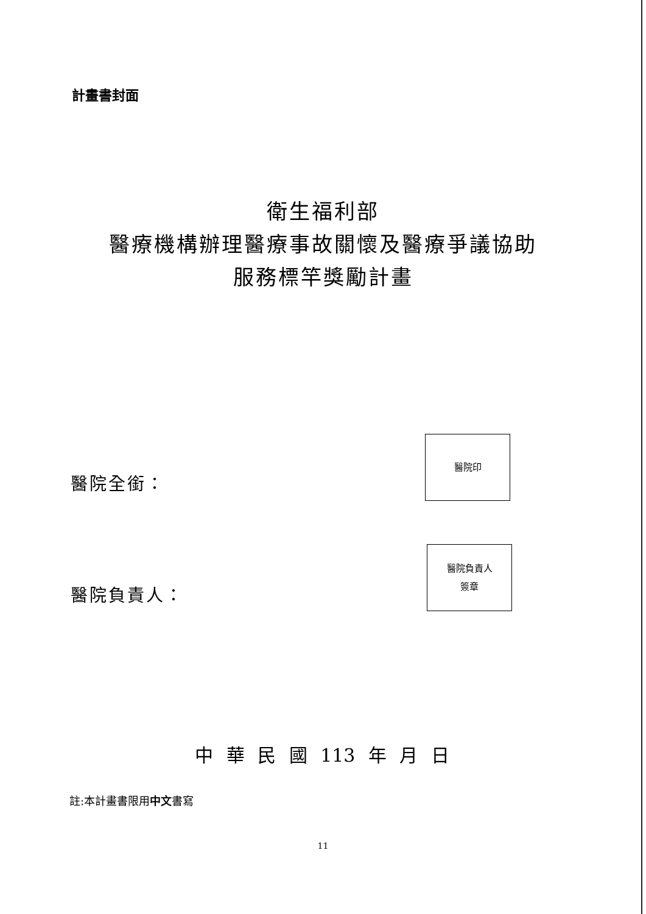計畫書封面
衛生福利部
醫療機構辦理醫療事故關懷及醫療爭議協助
服務標竿獎勵計畫
醫院全銜：
醫院印
醫院負責人：
醫院負責人
簽章
中 華 民 國 113 年 月 日
註:本計畫書限用中文書寫
11